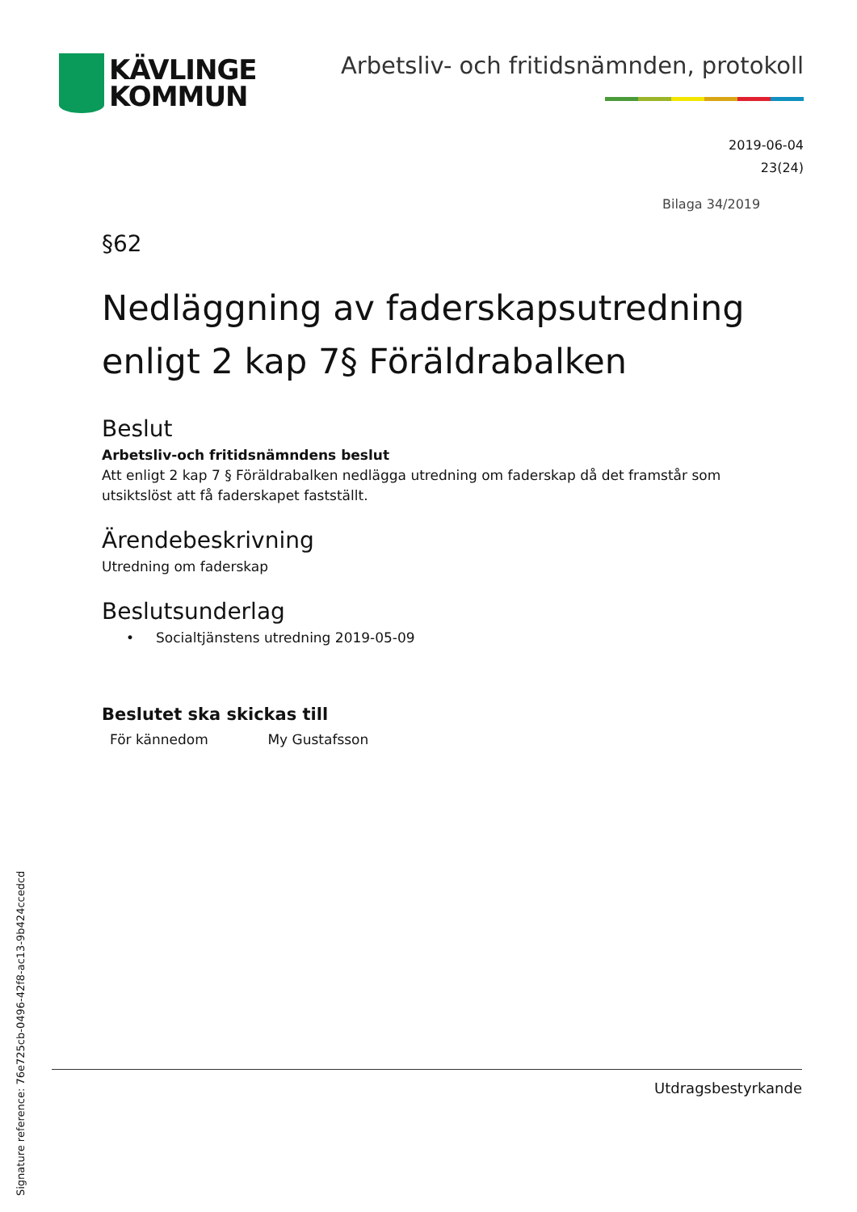KÄVLINGE
KOMMUN
Arbetsliv- och fritidsnämnden, protokoll
2019-06-04
23(24)
Bilaga 34/2019
§62
Nedläggning av faderskapsutredning enligt 2 kap 7§ Föräldrabalken
Beslut
Arbetsliv-och fritidsnämndens beslut
Att enligt 2 kap 7 § Föräldrabalken nedlägga utredning om faderskap då det framstår som utsiktslöst att få faderskapet fastställt.
Ärendebeskrivning
Utredning om faderskap
Beslutsunderlag
• Socialtjänstens utredning 2019-05-09
Beslutet ska skickas till
För kännedom My Gustafsson
Utdragsbestyrkande
Signature reference: 76e725cb-0496-42f8-ac13-9b424ccedcd